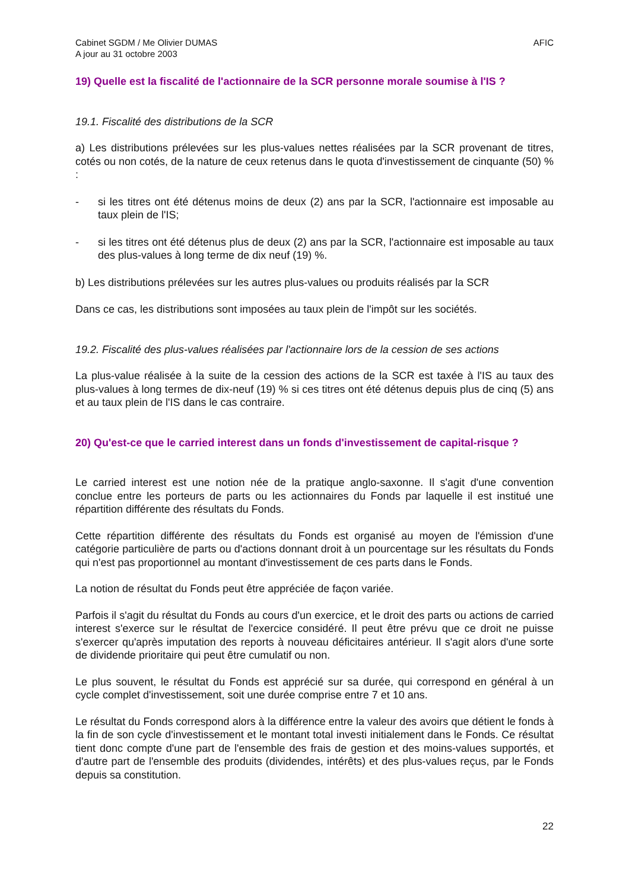Cabinet SGDM / Me Olivier DUMAS
A jour au 31 octobre 2003
AFIC
19) Quelle est la fiscalité de l'actionnaire de la SCR personne morale soumise à l'IS ?
19.1. Fiscalité des distributions de la SCR
a) Les distributions prélevées sur les plus-values nettes réalisées par la SCR provenant de titres, cotés ou non cotés, de la nature de ceux retenus dans le quota d'investissement de cinquante (50) % :
- si les titres ont été détenus moins de deux (2) ans par la SCR, l'actionnaire est imposable au taux plein de l'IS;
- si les titres ont été détenus plus de deux (2) ans par la SCR, l'actionnaire est imposable au taux des plus-values à long terme de dix neuf (19) %.
b) Les distributions prélevées sur les autres plus-values ou produits réalisés par la SCR
Dans ce cas, les distributions sont imposées au taux plein de l'impôt sur les sociétés.
19.2. Fiscalité des plus-values réalisées par l'actionnaire lors de la cession de ses actions
La plus-value réalisée à la suite de la cession des actions de la SCR est taxée à l'IS au taux des plus-values à long termes de dix-neuf (19) % si ces titres ont été détenus depuis plus de cinq (5) ans et au taux plein de l'IS dans le cas contraire.
20) Qu'est-ce que le carried interest dans un fonds d'investissement de capital-risque ?
Le carried interest est une notion née de la pratique anglo-saxonne. Il s'agit d'une convention conclue entre les porteurs de parts ou les actionnaires du Fonds par laquelle il est institué une répartition différente des résultats du Fonds.
Cette répartition différente des résultats du Fonds est organisé au moyen de l'émission d'une catégorie particulière de parts ou d'actions donnant droit à un pourcentage sur les résultats du Fonds qui n'est pas proportionnel au montant d'investissement de ces parts dans le Fonds.
La notion de résultat du Fonds peut être appréciée de façon variée.
Parfois il s'agit du résultat du Fonds au cours d'un exercice, et le droit des parts ou actions de carried interest s'exerce sur le résultat de l'exercice considéré. Il peut être prévu que ce droit ne puisse s'exercer qu'après imputation des reports à nouveau déficitaires antérieur. Il s'agit alors d'une sorte de dividende prioritaire qui peut être cumulatif ou non.
Le plus souvent, le résultat du Fonds est apprécié sur sa durée, qui correspond en général à un cycle complet d'investissement, soit une durée comprise entre 7 et 10 ans.
Le résultat du Fonds correspond alors à la différence entre la valeur des avoirs que détient le fonds à la fin de son cycle d'investissement et le montant total investi initialement dans le Fonds. Ce résultat tient donc compte d'une part de l'ensemble des frais de gestion et des moins-values supportés, et d'autre part de l'ensemble des produits (dividendes, intérêts) et des plus-values reçus, par le Fonds depuis sa constitution.
22